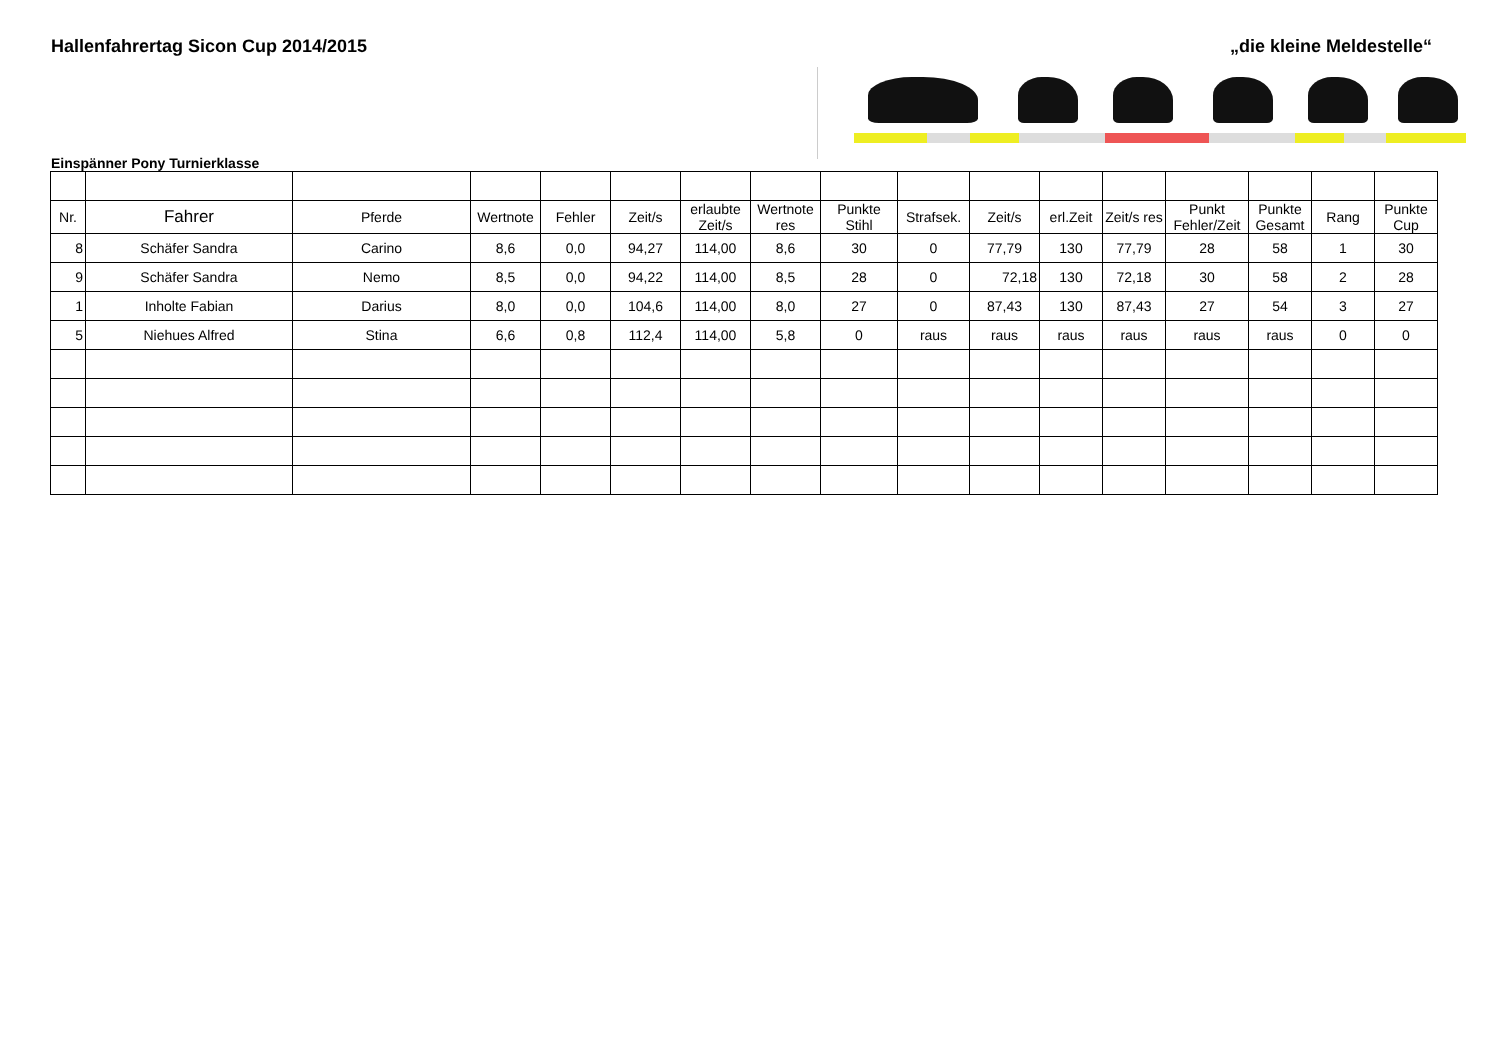Hallenfahrertag Sicon Cup 2014/2015
„die kleine Meldestelle“
Einspänner Pony Turnierklasse
| Nr. | Fahrer | Pferde | Wertnote | Fehler | Zeit/s | erlaubte Zeit/s | Wertnote res | Punkte Stihl | Strafsek. | Zeit/s | erl.Zeit | Zeit/s res | Punkt Fehler/Zeit | Punkte Gesamt | Rang | Punkte Cup |
| --- | --- | --- | --- | --- | --- | --- | --- | --- | --- | --- | --- | --- | --- | --- | --- | --- |
| 8 | Schäfer Sandra | Carino | 8,6 | 0,0 | 94,27 | 114,00 | 8,6 | 30 | 0 | 77,79 | 130 | 77,79 | 28 | 58 | 1 | 30 |
| 9 | Schäfer Sandra | Nemo | 8,5 | 0,0 | 94,22 | 114,00 | 8,5 | 28 | 0 | 72,18 | 130 | 72,18 | 30 | 58 | 2 | 28 |
| 1 | Inholte Fabian | Darius | 8,0 | 0,0 | 104,6 | 114,00 | 8,0 | 27 | 0 | 87,43 | 130 | 87,43 | 27 | 54 | 3 | 27 |
| 5 | Niehues Alfred | Stina | 6,6 | 0,8 | 112,4 | 114,00 | 5,8 | 0 | raus | raus | raus | raus | raus | raus | 0 | 0 |